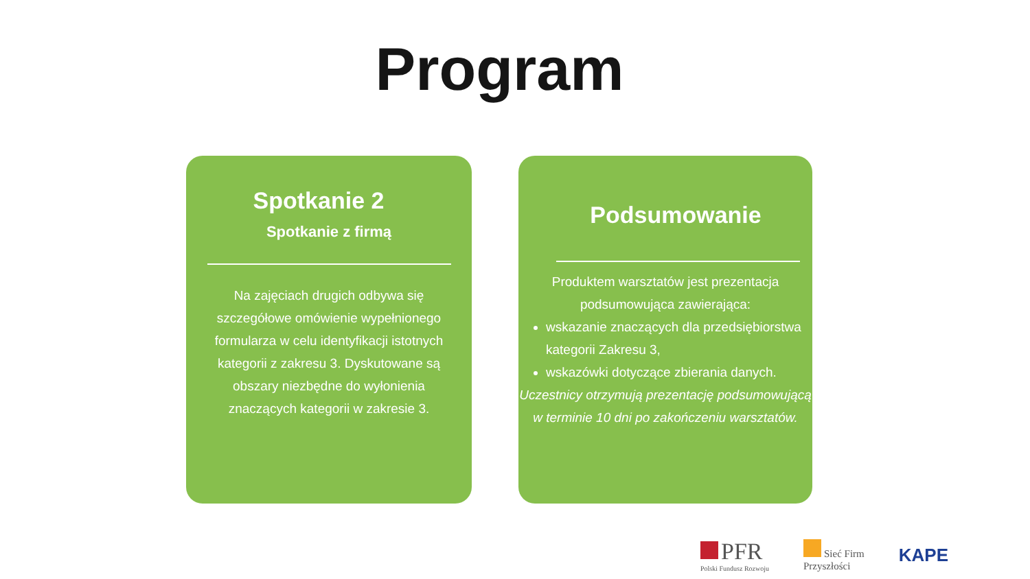Program
Spotkanie 2
Spotkanie z firmą
Na zajęciach drugich odbywa się szczegółowe omówienie wypełnionego formularza w celu identyfikacji istotnych kategorii z zakresu 3. Dyskutowane są obszary niezbędne do wyłonienia znaczących kategorii w zakresie 3.
Podsumowanie
Produktem warsztatów jest prezentacja podsumowująca zawierająca:
wskazanie znaczących dla przedsiębiorstwa kategorii Zakresu 3,
wskazówki dotyczące zbierania danych.
Uczestnicy otrzymują prezentację podsumowującą w terminie 10 dni po zakończeniu warsztatów.
PFR
Polski Fundusz Rozwoju
Sieć Firm
Przyszłości
KAPE